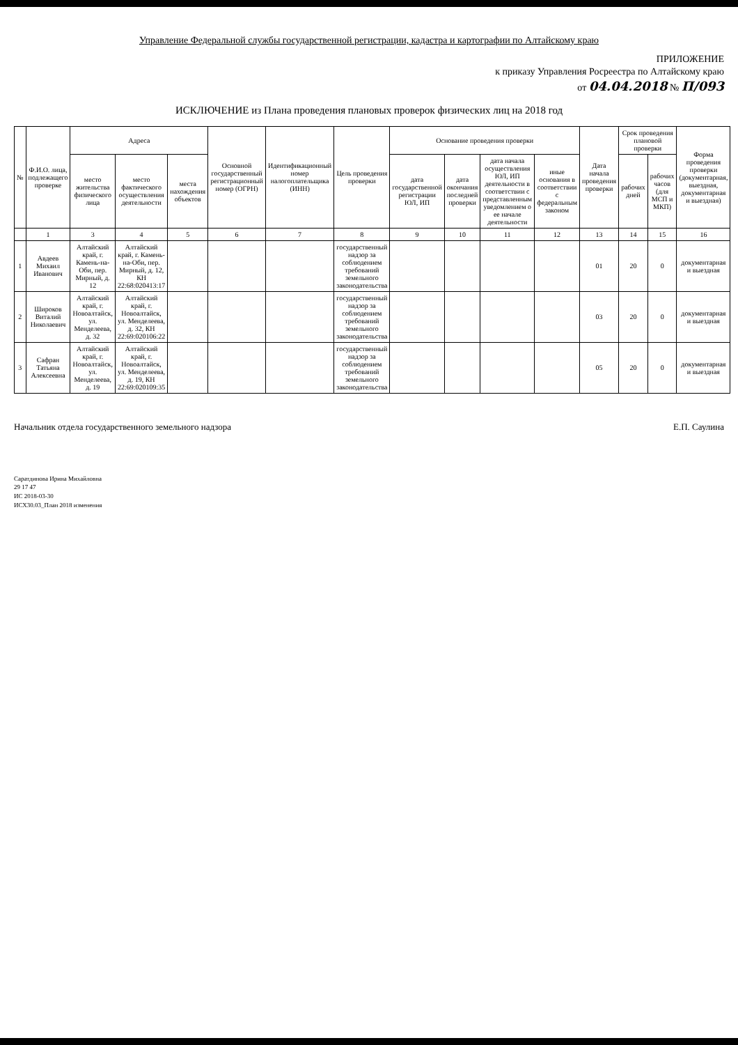Управление Федеральной службы государственной регистрации, кадастра и картографии по Алтайскому краю
ПРИЛОЖЕНИЕ
к приказу Управления Росреестра по Алтайскому краю
от 04.04.2018 № П/093
ИСКЛЮЧЕНИЕ из Плана проведения плановых проверок физических лиц на 2018 год
| № | Ф.И.О. лица, подлежащего проверке | Адреса | | | Основной государственный регистрационный номер (ОГРН) | Идентификационный номер налогоплательщика (ИНН) | Цель проведения проверки | Основание проведения проверки | | | | Дата начала проведения проверки | Срок проведения плановой проверки | | Форма проведения проверки (документарная, выездная, документарная и выездная) |
| --- | --- | --- | --- | --- | --- | --- | --- | --- | --- | --- | --- | --- | --- | --- | --- |
| | | место жительства физического лица | место фактического осуществления деятельности | места нахождения объектов | | | | дата государственной регистрации ЮЛ, ИП | дата окончания последней проверки | дата начала осуществления ЮЛ, ИП деятельности в соответствии с представленным уведомлением о ее начале деятельности | иные основания в соответствии с федеральным законом | | рабочих дней | рабочих часов (для МСП и МКП) | |
| | 1 | 3 | 4 | 5 | 6 | 7 | 8 | 9 | 10 | 11 | 12 | 13 | 14 | 15 | 16 |
| 1 | Авдеев Михаил Иванович | Алтайский край, г. Камень-на-Оби, пер. Мирный, д. 12 | Алтайский край, г. Камень-на-Оби, пер. Мирный, д. 12, КН 22:68:020413:17 | | | | государственный надзор за соблюдением требований земельного законодательства | | | | | 01 | 20 | 0 | документарная и выездная |
| 2 | Широков Виталий Николаевич | Алтайский край, г. Новоалтайск, ул. Менделеева, д. 32 | Алтайский край, г. Новоалтайск, ул. Менделеева, д. 32, КН 22:69:020106:22 | | | | государственный надзор за соблюдением требований земельного законодательства | | | | | 03 | 20 | 0 | документарная и выездная |
| 3 | Сафран Татьяна Алексеевна | Алтайский край, г. Новоалтайск, ул. Менделеева, д. 19 | Алтайский край, г. Новоалтайск, ул. Менделеева, д. 19, КН 22:69:020109:35 | | | | государственный надзор за соблюдением требований земельного законодательства | | | | | 05 | 20 | 0 | документарная и выездная |
Начальник отдела государственного земельного надзора Е.П. Саулина
Саратдинова Ирина Михайловна
29 17 47
ИС 2018-03-30
ИСХ30.03_План 2018 изменения